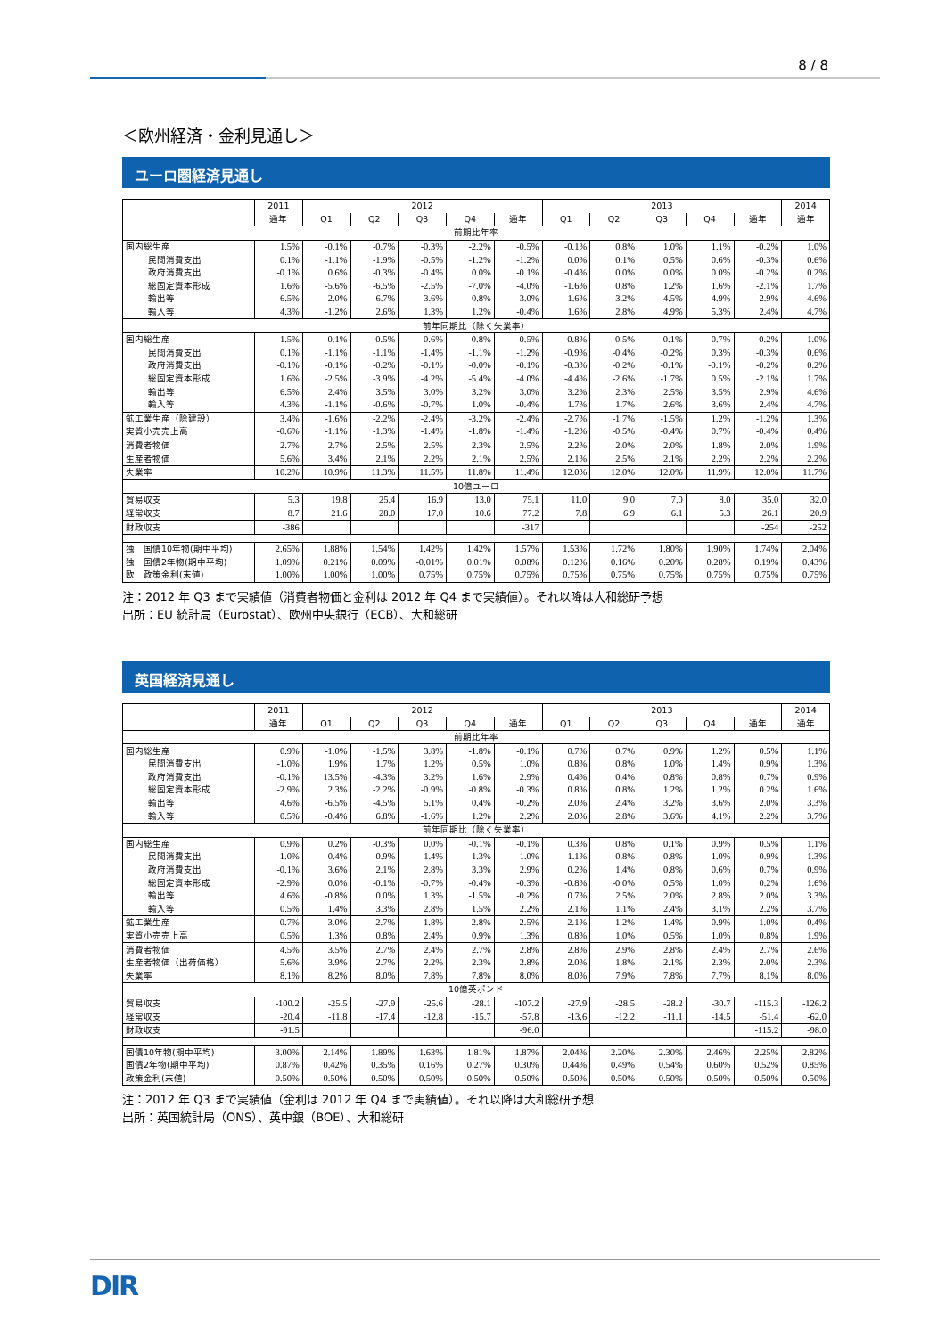8 / 8
＜欧州経済・金利見通し＞
ユーロ圏経済見通し
| | 2011 | 2012 | | | | | 2013 | | | | | 2014 |
| --- | --- | --- | --- | --- | --- | --- | --- | --- | --- | --- | --- | --- |
| | 通年 | Q1 | Q2 | Q3 | Q4 | 通年 | Q1 | Q2 | Q3 | Q4 | 通年 | 通年 |
| 前期比年率 | | | | | | | | | | | | |
| 国内総生産 | 1.5% | -0.1% | -0.7% | -0.3% | -2.2% | -0.5% | -0.1% | 0.8% | 1.0% | 1.1% | -0.2% | 1.0% |
| 民間消費支出 | 0.1% | -1.1% | -1.9% | -0.5% | -1.2% | -1.2% | 0.0% | 0.1% | 0.5% | 0.6% | -0.3% | 0.6% |
| 政府消費支出 | -0.1% | 0.6% | -0.3% | -0.4% | 0.0% | -0.1% | -0.4% | 0.0% | 0.0% | 0.0% | -0.2% | 0.2% |
| 総固定資本形成 | 1.6% | -5.6% | -6.5% | -2.5% | -7.0% | -4.0% | -1.6% | 0.8% | 1.2% | 1.6% | -2.1% | 1.7% |
| 輸出等 | 6.5% | 2.0% | 6.7% | 3.6% | 0.8% | 3.0% | 1.6% | 3.2% | 4.5% | 4.9% | 2.9% | 4.6% |
| 輸入等 | 4.3% | -1.2% | 2.6% | 1.3% | 1.2% | -0.4% | 1.6% | 2.8% | 4.9% | 5.3% | 2.4% | 4.7% |
| 前年同期比（除く失業率） | | | | | | | | | | | | |
| 国内総生産 | 1.5% | -0.1% | -0.5% | -0.6% | -0.8% | -0.5% | -0.8% | -0.5% | -0.1% | 0.7% | -0.2% | 1.0% |
| 民間消費支出 | 0.1% | -1.1% | -1.1% | -1.4% | -1.1% | -1.2% | -0.9% | -0.4% | -0.2% | 0.3% | -0.3% | 0.6% |
| 政府消費支出 | -0.1% | -0.1% | -0.2% | -0.1% | -0.0% | -0.1% | -0.3% | -0.2% | -0.1% | -0.1% | -0.2% | 0.2% |
| 総固定資本形成 | 1.6% | -2.5% | -3.9% | -4.2% | -5.4% | -4.0% | -4.4% | -2.6% | -1.7% | 0.5% | -2.1% | 1.7% |
| 輸出等 | 6.5% | 2.4% | 3.5% | 3.0% | 3.2% | 3.0% | 3.2% | 2.3% | 2.5% | 3.5% | 2.9% | 4.6% |
| 輸入等 | 4.3% | -1.1% | -0.6% | -0.7% | 1.0% | -0.4% | 1.7% | 1.7% | 2.6% | 3.6% | 2.4% | 4.7% |
| 鉱工業生産（除建設） | 3.4% | -1.6% | -2.2% | -2.4% | -3.2% | -2.4% | -2.7% | -1.7% | -1.5% | 1.2% | -1.2% | 1.3% |
| 実質小売売上高 | -0.6% | -1.1% | -1.3% | -1.4% | -1.8% | -1.4% | -1.2% | -0.5% | -0.4% | 0.7% | -0.4% | 0.4% |
| 消費者物価 | 2.7% | 2.7% | 2.5% | 2.5% | 2.3% | 2.5% | 2.2% | 2.0% | 2.0% | 1.8% | 2.0% | 1.9% |
| 生産者物価 | 5.6% | 3.4% | 2.1% | 2.2% | 2.1% | 2.5% | 2.1% | 2.5% | 2.1% | 2.2% | 2.2% | 2.2% |
| 失業率 | 10.2% | 10.9% | 11.3% | 11.5% | 11.8% | 11.4% | 12.0% | 12.0% | 12.0% | 11.9% | 12.0% | 11.7% |
| 10億ユーロ | | | | | | | | | | | | |
| 貿易収支 | 5.3 | 19.8 | 25.4 | 16.9 | 13.0 | 75.1 | 11.0 | 9.0 | 7.0 | 8.0 | 35.0 | 32.0 |
| 経常収支 | 8.7 | 21.6 | 28.0 | 17.0 | 10.6 | 77.2 | 7.8 | 6.9 | 6.1 | 5.3 | 26.1 | 20.9 |
| 財政収支 | -386 | | | | | -317 | | | | | -254 | -252 |
| 独 国債10年物(期中平均) | 2.65% | 1.88% | 1.54% | 1.42% | 1.42% | 1.57% | 1.53% | 1.72% | 1.80% | 1.90% | 1.74% | 2.04% |
| 独 国債2年物(期中平均) | 1.09% | 0.21% | 0.09% | -0.01% | 0.01% | 0.08% | 0.12% | 0.16% | 0.20% | 0.28% | 0.19% | 0.43% |
| 欧 政策金利(末値) | 1.00% | 1.00% | 1.00% | 0.75% | 0.75% | 0.75% | 0.75% | 0.75% | 0.75% | 0.75% | 0.75% | 0.75% |
注：2012 年 Q3 まで実績値（消費者物価と金利は 2012 年 Q4 まで実績値）。それ以降は大和総研予想
出所：EU 統計局（Eurostat）、欧州中央銀行（ECB）、大和総研
英国経済見通し
| | 2011 | 2012 | | | | | 2013 | | | | | 2014 |
| --- | --- | --- | --- | --- | --- | --- | --- | --- | --- | --- | --- | --- |
| | 通年 | Q1 | Q2 | Q3 | Q4 | 通年 | Q1 | Q2 | Q3 | Q4 | 通年 | 通年 |
| 前期比年率 | | | | | | | | | | | | |
| 国内総生産 | 0.9% | -1.0% | -1.5% | 3.8% | -1.8% | -0.1% | 0.7% | 0.7% | 0.9% | 1.2% | 0.5% | 1.1% |
| 民間消費支出 | -1.0% | 1.9% | 1.7% | 1.2% | 0.5% | 1.0% | 0.8% | 0.8% | 1.0% | 1.4% | 0.9% | 1.3% |
| 政府消費支出 | -0.1% | 13.5% | -4.3% | 3.2% | 1.6% | 2.9% | 0.4% | 0.4% | 0.8% | 0.8% | 0.7% | 0.9% |
| 総固定資本形成 | -2.9% | 2.3% | -2.2% | -0.9% | -0.8% | -0.3% | 0.8% | 0.8% | 1.2% | 1.2% | 0.2% | 1.6% |
| 輸出等 | 4.6% | -6.5% | -4.5% | 5.1% | 0.4% | -0.2% | 2.0% | 2.4% | 3.2% | 3.6% | 2.0% | 3.3% |
| 輸入等 | 0.5% | -0.4% | 6.8% | -1.6% | 1.2% | 2.2% | 2.0% | 2.8% | 3.6% | 4.1% | 2.2% | 3.7% |
| 前年同期比（除く失業率） | | | | | | | | | | | | |
| 国内総生産 | 0.9% | 0.2% | -0.3% | 0.0% | -0.1% | -0.1% | 0.3% | 0.8% | 0.1% | 0.9% | 0.5% | 1.1% |
| 民間消費支出 | -1.0% | 0.4% | 0.9% | 1.4% | 1.3% | 1.0% | 1.1% | 0.8% | 0.8% | 1.0% | 0.9% | 1.3% |
| 政府消費支出 | -0.1% | 3.6% | 2.1% | 2.8% | 3.3% | 2.9% | 0.2% | 1.4% | 0.8% | 0.6% | 0.7% | 0.9% |
| 総固定資本形成 | -2.9% | 0.0% | -0.1% | -0.7% | -0.4% | -0.3% | -0.8% | -0.0% | 0.5% | 1.0% | 0.2% | 1.6% |
| 輸出等 | 4.6% | -0.8% | 0.0% | 1.3% | -1.5% | -0.2% | 0.7% | 2.5% | 2.0% | 2.8% | 2.0% | 3.3% |
| 輸入等 | 0.5% | 1.4% | 3.3% | 2.8% | 1.5% | 2.2% | 2.1% | 1.1% | 2.4% | 3.1% | 2.2% | 3.7% |
| 鉱工業生産 | -0.7% | -3.0% | -2.7% | -1.8% | -2.8% | -2.5% | -2.1% | -1.2% | -1.4% | 0.9% | -1.0% | 0.4% |
| 実質小売売上高 | 0.5% | 1.3% | 0.8% | 2.4% | 0.9% | 1.3% | 0.8% | 1.0% | 0.5% | 1.0% | 0.8% | 1.9% |
| 消費者物価 | 4.5% | 3.5% | 2.7% | 2.4% | 2.7% | 2.8% | 2.8% | 2.9% | 2.8% | 2.4% | 2.7% | 2.6% |
| 生産者物価（出荷価格） | 5.6% | 3.9% | 2.7% | 2.2% | 2.3% | 2.8% | 2.0% | 1.8% | 2.1% | 2.3% | 2.0% | 2.3% |
| 失業率 | 8.1% | 8.2% | 8.0% | 7.8% | 7.8% | 8.0% | 8.0% | 7.9% | 7.8% | 7.7% | 8.1% | 8.0% |
| 10億英ポンド | | | | | | | | | | | | |
| 貿易収支 | -100.2 | -25.5 | -27.9 | -25.6 | -28.1 | -107.2 | -27.9 | -28.5 | -28.2 | -30.7 | -115.3 | -126.2 |
| 経常収支 | -20.4 | -11.8 | -17.4 | -12.8 | -15.7 | -57.8 | -13.6 | -12.2 | -11.1 | -14.5 | -51.4 | -62.0 |
| 財政収支 | -91.5 | | | | | -96.0 | | | | | -115.2 | -98.0 |
| 国債10年物(期中平均) | 3.00% | 2.14% | 1.89% | 1.63% | 1.81% | 1.87% | 2.04% | 2.20% | 2.30% | 2.46% | 2.25% | 2.82% |
| 国債2年物(期中平均) | 0.87% | 0.42% | 0.35% | 0.16% | 0.27% | 0.30% | 0.44% | 0.49% | 0.54% | 0.60% | 0.52% | 0.85% |
| 政策金利(末値) | 0.50% | 0.50% | 0.50% | 0.50% | 0.50% | 0.50% | 0.50% | 0.50% | 0.50% | 0.50% | 0.50% | 0.50% |
注：2012 年 Q3 まで実績値（金利は 2012 年 Q4 まで実績値）。それ以降は大和総研予想
出所：英国統計局（ONS）、英中銀（BOE）、大和総研
DIR